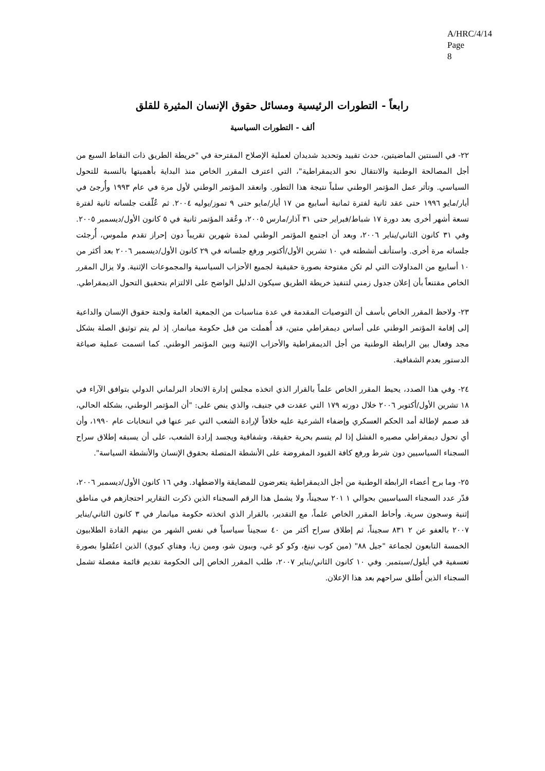A/HRC/4/14
Page 8
رابعاً - التطورات الرئيسية ومسائل حقوق الإنسان المثيرة للقلق
ألف - التطورات السياسية
٢٢- في السنتين الماضيتين، حدث تقييد وتحديد شديدان لعملية الإصلاح المقترحة في "خريطة الطريق ذات النقاط السبع من أجل المصالحة الوطنية والانتقال نحو الديمقراطية"، التي اعترف المقرر الخاص منذ البداية بأهميتها بالنسبة للتحول السياسي. وتأثر عمل المؤتمر الوطني سلباً نتيجة هذا التطور. وانعقد المؤتمر الوطني لأول مرة في عام ١٩٩٣ وأُرجئ في أيار/مايو ١٩٩٦ حتى عقد ثانية لفترة ثمانية أسابيع من ١٧ أيار/مايو حتى ٩ تموز/يوليه ٢٠٠٤. ثم عُلّقت جلساته ثانية لفترة تسعة أشهر أخرى بعد دورة ١٧ شباط/فبراير حتى ٣١ آذار/مارس ٢٠٠٥، وعُقد المؤتمر ثانية في ٥ كانون الأول/ديسمبر ٢٠٠٥. وفي ٣١ كانون الثاني/يناير ٢٠٠٦، وبعد أن اجتمع المؤتمر الوطني لمدة شهرين تقريباً دون إحراز تقدم ملموس، أُرجئت جلساته مرة أخرى. واستأنف أنشطته في ١٠ تشرين الأول/أكتوبر ورفع جلساته في ٢٩ كانون الأول/ديسمبر ٢٠٠٦ بعد أكثر من ١٠ أسابيع من المداولات التي لم تكن مفتوحة بصورة حقيقية لجميع الأحزاب السياسية والمجموعات الإثنية. ولا يزال المقرر الخاص مقتنعاً بأن إعلان جدول زمني لتنفيذ خريطة الطريق سيكون الدليل الواضح على الالتزام بتحقيق التحول الديمقراطي.
٢٣- ولاحظ المقرر الخاص بأسف أن التوصيات المقدمة في عدة مناسبات من الجمعية العامة ولجنة حقوق الإنسان والداعية إلى إقامة المؤتمر الوطني على أساس ديمقراطي متين، قد أُهملت من قبل حكومة ميانمار. إذ لم يتم توثيق الصلة بشكل مجد وفعال بين الرابطة الوطنية من أجل الديمقراطية والأحزاب الإثنية وبين المؤتمر الوطني. كما اتسمت عملية صياغة الدستور بعدم الشفافية.
٢٤- وفي هذا الصدد، يحيط المقرر الخاص علماً بالقرار الذي اتخذه مجلس إدارة الاتحاد البرلماني الدولي بتوافق الآراء في ١٨ تشرين الأول/أكتوبر ٢٠٠٦ خلال دورته ١٧٩ التي عقدت في جنيف، والذي ينص على: "أن المؤتمر الوطني، بشكله الحالي، قد صمم لإطالة أمد الحكم العسكري وإضفاء الشرعية عليه خلافاً لإرادة الشعب التي عبر عنها في انتخابات عام ١٩٩٠، وأن أي تحول ديمقراطي مصيره الفشل إذا لم يتسم بحرية حقيقة، وشفافية ويجسد إرادة الشعب، على أن يسبقه إطلاق سراح السجناء السياسيين دون شرط ورفع كافة القيود المفروضة على الأنشطة المتصلة بحقوق الإنسان والأنشطة السياسة".
٢٥- وما برح أعضاء الرابطة الوطنية من أجل الديمقراطية يتعرضون للمضايقة والاضطهاد. وفي ١٦ كانون الأول/ديسمبر ٢٠٠٦، قدّر عدد السجناء السياسيين بحوالي ١ ٢٠١ سجيناً، ولا يشمل هذا الرقم السجناء الذين ذكرت التقارير احتجازهم في مناطق إثنية وسجون سرية. وأحاط المقرر الخاص علماً، مع التقدير، بالقرار الذي اتخذته حكومة ميانمار في ٣ كانون الثاني/يناير ٢٠٠٧ بالعفو عن ٢ ٨٣١ سجيناً، ثم إطلاق سراح أكثر من ٤٠ سجيناً سياسياً في نفس الشهر من بينهم القادة الطلابيون الخمسة التابعون لجماعة "جيل ٨٨" (مين كوب نينغ، وكو كو غي، وبيون شو، ومين زيا، وهتاي كيوي) الذين اعتُقلوا بصورة تعسفية في أيلول/سبتمبر. وفي ١٠ كانون الثاني/يناير ٢٠٠٧، طلب المقرر الخاص إلى الحكومة تقديم قائمة مفصلة تشمل السجناء الذين أُطلق سراحهم بعد هذا الإعلان.